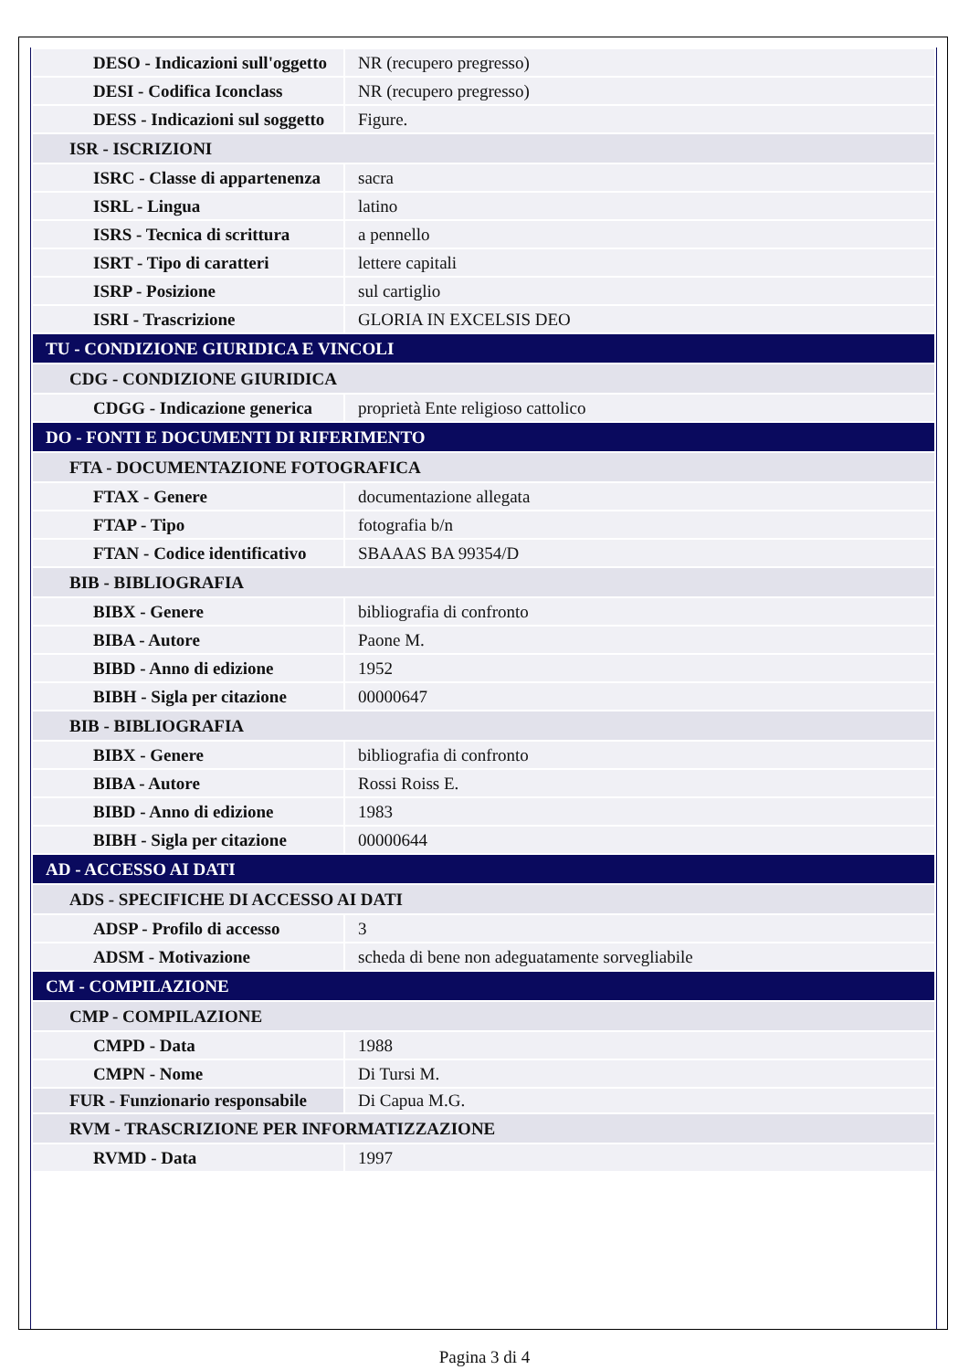| DESO - Indicazioni sull'oggetto | NR (recupero pregresso) |
| DESI - Codifica Iconclass | NR (recupero pregresso) |
| DESS - Indicazioni sul soggetto | Figure. |
| ISR - ISCRIZIONI | |
| ISRC - Classe di appartenenza | sacra |
| ISRL - Lingua | latino |
| ISRS - Tecnica di scrittura | a pennello |
| ISRT - Tipo di caratteri | lettere capitali |
| ISRP - Posizione | sul cartiglio |
| ISRI - Trascrizione | GLORIA IN EXCELSIS DEO |
| TU - CONDIZIONE GIURIDICA E VINCOLI | |
| CDG - CONDIZIONE GIURIDICA | |
| CDGG - Indicazione generica | proprietà Ente religioso cattolico |
| DO - FONTI E DOCUMENTI DI RIFERIMENTO | |
| FTA - DOCUMENTAZIONE FOTOGRAFICA | |
| FTAX - Genere | documentazione allegata |
| FTAP - Tipo | fotografia b/n |
| FTAN - Codice identificativo | SBAAAS BA 99354/D |
| BIB - BIBLIOGRAFIA | |
| BIBX - Genere | bibliografia di confronto |
| BIBA - Autore | Paone M. |
| BIBD - Anno di edizione | 1952 |
| BIBH - Sigla per citazione | 00000647 |
| BIB - BIBLIOGRAFIA | |
| BIBX - Genere | bibliografia di confronto |
| BIBA - Autore | Rossi Roiss E. |
| BIBD - Anno di edizione | 1983 |
| BIBH - Sigla per citazione | 00000644 |
| AD - ACCESSO AI DATI | |
| ADS - SPECIFICHE DI ACCESSO AI DATI | |
| ADSP - Profilo di accesso | 3 |
| ADSM - Motivazione | scheda di bene non adeguatamente sorvegliabile |
| CM - COMPILAZIONE | |
| CMP - COMPILAZIONE | |
| CMPD - Data | 1988 |
| CMPN - Nome | Di Tursi M. |
| FUR - Funzionario responsabile | Di Capua M.G. |
| RVM - TRASCRIZIONE PER INFORMATIZZAZIONE | |
| RVMD - Data | 1997 |
Pagina 3 di 4